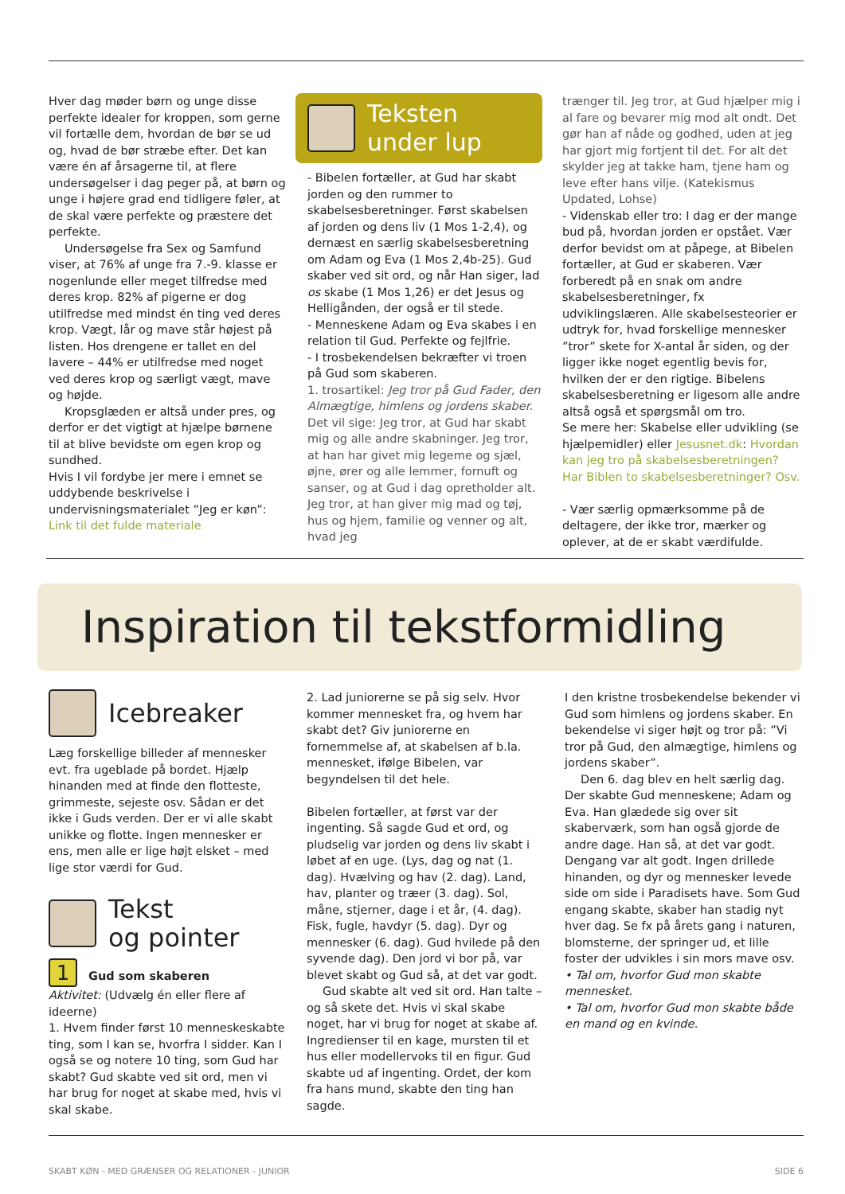Hver dag møder børn og unge disse perfekte idealer for kroppen, som gerne vil fortælle dem, hvordan de bør se ud og, hvad de bør stræbe efter. Det kan være én af årsagerne til, at flere undersøgelser i dag peger på, at børn og unge i højere grad end tidligere føler, at de skal være perfekte og præstere det perfekte.
Undersøgelse fra Sex og Samfund viser, at 76% af unge fra 7.-9. klasse er nogenlunde eller meget tilfredse med deres krop. 82% af pigerne er dog utilfredse med mindst én ting ved deres krop. Vægt, lår og mave står højest på listen. Hos drengene er tallet en del lavere – 44% er utilfredse med noget ved deres krop og særligt vægt, mave og højde.
Kropsglæden er altså under pres, og derfor er det vigtigt at hjælpe børnene til at blive bevidste om egen krop og sundhed.
Hvis I vil fordybe jer mere i emnet se uddybende beskrivelse i undervisningsmaterialet ”Jeg er køn”:
Link til det fulde materiale
Teksten
under lup
- Bibelen fortæller, at Gud har skabt jorden og den rummer to skabelsesberetninger. Først skabelsen af jorden og dens liv (1 Mos 1-2,4), og dernæst en særlig skabelsesberetning om Adam og Eva (1 Mos 2,4b-25). Gud skaber ved sit ord, og når Han siger, lad os skabe (1 Mos 1,26) er det Jesus og Helligånden, der også er til stede.
- Menneskene Adam og Eva skabes i en relation til Gud. Perfekte og fejlfrie.
- I trosbekendelsen bekræfter vi troen på Gud som skaberen.
1. trosartikel: Jeg tror på Gud Fader, den Almægtige, himlens og jordens skaber. Det vil sige: Jeg tror, at Gud har skabt mig og alle andre skabninger. Jeg tror, at han har givet mig legeme og sjæl, øjne, ører og alle lemmer, fornuft og sanser, og at Gud i dag opretholder alt. Jeg tror, at han giver mig mad og tøj, hus og hjem, familie og venner og alt, hvad jeg
trænger til. Jeg tror, at Gud hjælper mig i al fare og bevarer mig mod alt ondt. Det gør han af nåde og godhed, uden at jeg har gjort mig fortjent til det. For alt det skylder jeg at takke ham, tjene ham og leve efter hans vilje. (Katekismus Updated, Lohse)
- Videnskab eller tro: I dag er der mange bud på, hvordan jorden er opstået. Vær derfor bevidst om at påpege, at Bibelen fortæller, at Gud er skaberen. Vær forberedt på en snak om andre skabelsesberetninger, fx udviklingslæren. Alle skabelsesteorier er udtryk for, hvad forskellige mennesker ”tror” skete for X-antal år siden, og der ligger ikke noget egentlig bevis for, hvilken der er den rigtige. Bibelens skabelsesberetning er ligesom alle andre altså også et spørgsmål om tro.
Se mere her: Skabelse eller udvikling (se hjælpemidler) eller Jesusnet.dk: Hvordan kan jeg tro på skabelsesberetningen? Har Biblen to skabelsesberetninger? Osv.
- Vær særlig opmærksomme på de deltagere, der ikke tror, mærker og oplever, at de er skabt værdifulde.
Inspiration til tekstformidling
Icebreaker
Læg forskellige billeder af mennesker evt. fra ugeblade på bordet. Hjælp hinanden med at finde den flotteste, grimmeste, sejeste osv. Sådan er det ikke i Guds verden. Der er vi alle skabt unikke og flotte. Ingen mennesker er ens, men alle er lige højt elsket – med lige stor værdi for Gud.
Tekst
og pointer
1 Gud som skaberen
Aktivitet: (Udvælg én eller flere af ideerne)
1. Hvem finder først 10 menneskeskabte ting, som I kan se, hvorfra I sidder. Kan I også se og notere 10 ting, som Gud har skabt? Gud skabte ved sit ord, men vi har brug for noget at skabe med, hvis vi skal skabe.
2. Lad juniorerne se på sig selv. Hvor kommer mennesket fra, og hvem har skabt det? Giv juniorerne en fornemmelse af, at skabelsen af b.la. mennesket, ifølge Bibelen, var begyndelsen til det hele.
Bibelen fortæller, at først var der ingenting. Så sagde Gud et ord, og pludselig var jorden og dens liv skabt i løbet af en uge. (Lys, dag og nat (1. dag). Hvælving og hav (2. dag). Land, hav, planter og træer (3. dag). Sol, måne, stjerner, dage i et år, (4. dag). Fisk, fugle, havdyr (5. dag). Dyr og mennesker (6. dag). Gud hvilede på den syvende dag). Den jord vi bor på, var blevet skabt og Gud så, at det var godt.
Gud skabte alt ved sit ord. Han talte – og så skete det. Hvis vi skal skabe noget, har vi brug for noget at skabe af. Ingredienser til en kage, mursten til et hus eller modellervoks til en figur. Gud skabte ud af ingenting. Ordet, der kom fra hans mund, skabte den ting han sagde.
I den kristne trosbekendelse bekender vi Gud som himlens og jordens skaber. En bekendelse vi siger højt og tror på: ”Vi tror på Gud, den almægtige, himlens og jordens skaber”.
Den 6. dag blev en helt særlig dag. Der skabte Gud menneskene; Adam og Eva. Han glædede sig over sit skaberværk, som han også gjorde de andre dage. Han så, at det var godt. Dengang var alt godt. Ingen drillede hinanden, og dyr og mennesker levede side om side i Paradisets have. Som Gud engang skabte, skaber han stadig nyt hver dag. Se fx på årets gang i naturen, blomsterne, der springer ud, et lille foster der udvikles i sin mors mave osv.
• Tal om, hvorfor Gud mon skabte mennesket.
• Tal om, hvorfor Gud mon skabte både en mand og en kvinde.
SKABT KØN - MED GRÆNSER OG RELATIONER - JUNIOR SIDE 6